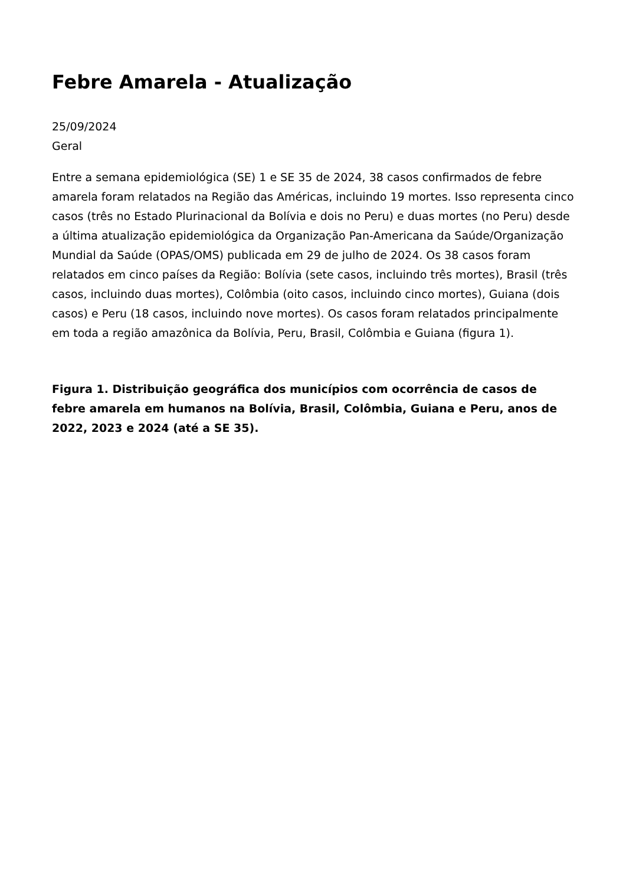Febre Amarela - Atualização
25/09/2024
Geral
Entre a semana epidemiológica (SE) 1 e SE 35 de 2024, 38 casos confirmados de febre amarela foram relatados na Região das Américas, incluindo 19 mortes. Isso representa cinco casos (três no Estado Plurinacional da Bolívia e dois no Peru) e duas mortes (no Peru) desde a última atualização epidemiológica da Organização Pan-Americana da Saúde/Organização Mundial da Saúde (OPAS/OMS) publicada em 29 de julho de 2024. Os 38 casos foram relatados em cinco países da Região: Bolívia (sete casos, incluindo três mortes), Brasil (três casos, incluindo duas mortes), Colômbia (oito casos, incluindo cinco mortes), Guiana (dois casos) e Peru (18 casos, incluindo nove mortes). Os casos foram relatados principalmente em toda a região amazônica da Bolívia, Peru, Brasil, Colômbia e Guiana (figura 1).
Figura 1. Distribuição geográfica dos municípios com ocorrência de casos de febre amarela em humanos na Bolívia, Brasil, Colômbia, Guiana e Peru, anos de 2022, 2023 e 2024 (até a SE 35).